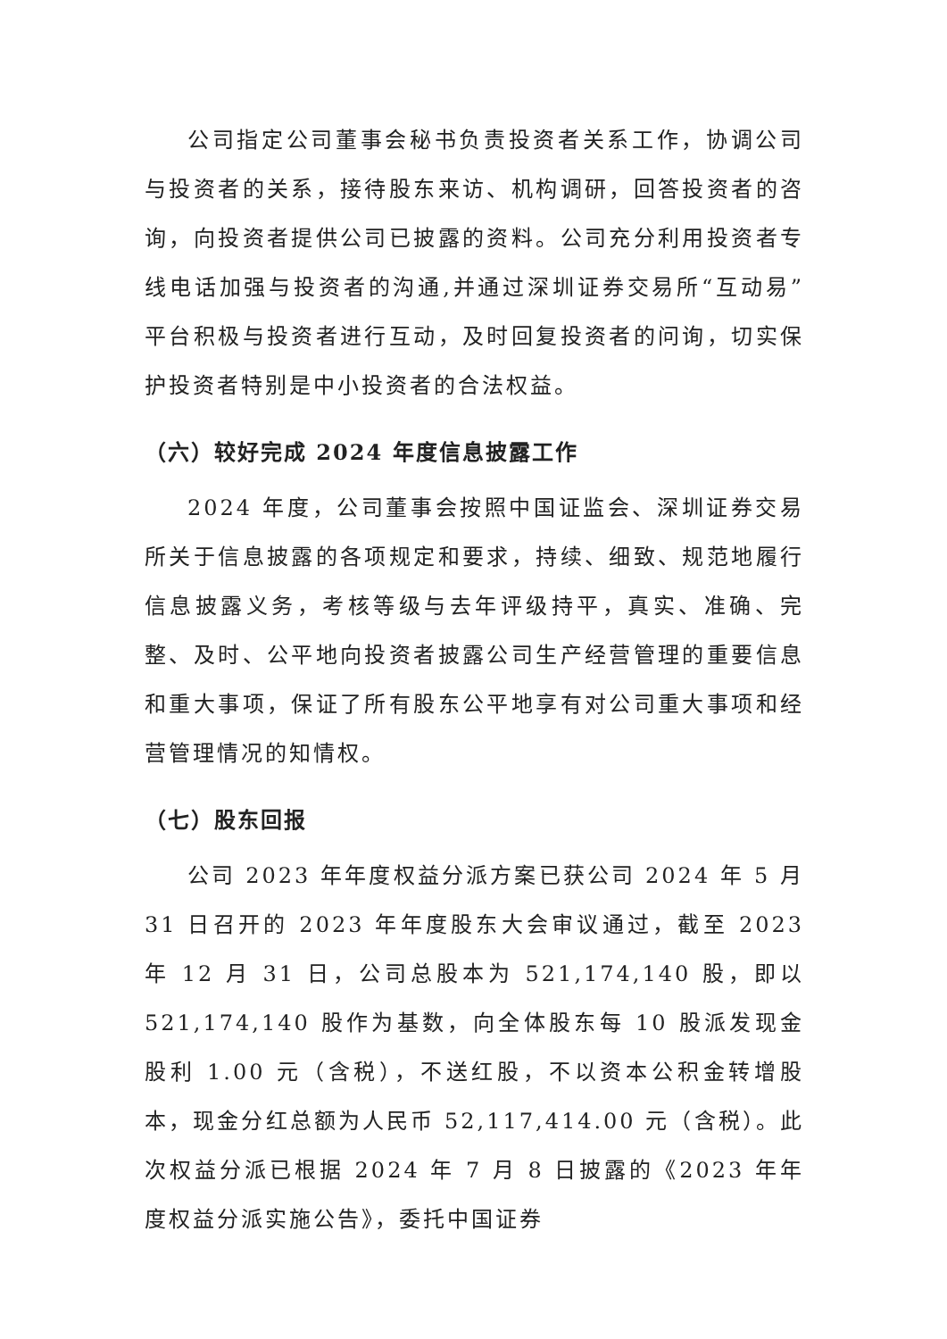公司指定公司董事会秘书负责投资者关系工作，协调公司与投资者的关系，接待股东来访、机构调研，回答投资者的咨询，向投资者提供公司已披露的资料。公司充分利用投资者专线电话加强与投资者的沟通,并通过深圳证券交易所“互动易”平台积极与投资者进行互动，及时回复投资者的问询，切实保护投资者特别是中小投资者的合法权益。
（六）较好完成 2024 年度信息披露工作
2024 年度，公司董事会按照中国证监会、深圳证券交易所关于信息披露的各项规定和要求，持续、细致、规范地履行信息披露义务，考核等级与去年评级持平，真实、准确、完整、及时、公平地向投资者披露公司生产经营管理的重要信息和重大事项，保证了所有股东公平地享有对公司重大事项和经营管理情况的知情权。
（七）股东回报
公司 2023 年年度权益分派方案已获公司 2024 年 5 月 31 日召开的 2023 年年度股东大会审议通过，截至 2023 年 12 月 31 日，公司总股本为 521,174,140 股，即以 521,174,140 股作为基数，向全体股东每 10 股派发现金股利 1.00 元（含税），不送红股，不以资本公积金转增股本，现金分红总额为人民币 52,117,414.00 元（含税）。此次权益分派已根据 2024 年 7 月 8 日披露的《2023 年年度权益分派实施公告》，委托中国证券